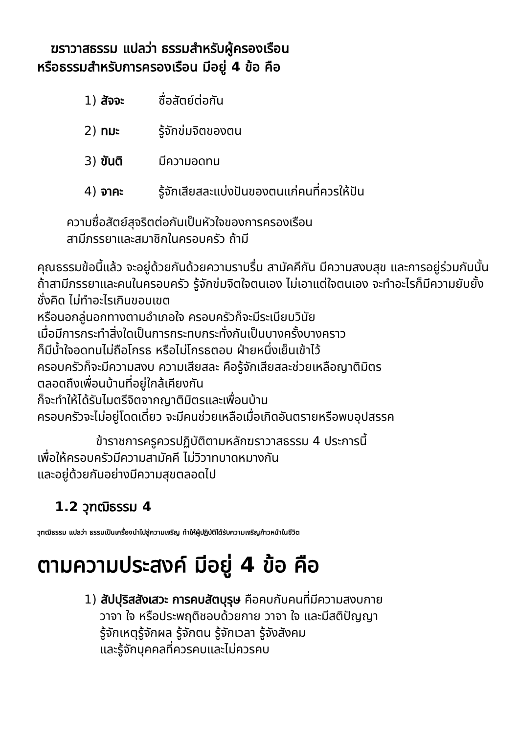ฆราวาสธรรม แปลว่า ธรรมสำหรับผู้ครองเรือน
หรือธรรมสำหรับการครองเรือน มีอยู่ 4 ข้อ คือ
1) สัจจะ ซื่อสัตย์ต่อกัน
2) ทมะ รู้จักข่มจิตของตน
3) ขันติ มีความอดทน
4) จาคะ รู้จักเสียสละแบ่งปันของตนแก่คนที่ควรให้ปัน
ความซื่อสัตย์สุจริตต่อกันเป็นหัวใจของการครองเรือน
สามีภรรยาและสมาชิกในครอบครัว ถ้ามี
คุณธรรมข้อนี้แล้ว จะอยู่ด้วยกันด้วยความราบรื่น สามัคคีกัน มีความสงบสุข และการอยู่ร่วมกันนั้น ถ้าสามีภรรยาและคนในครอบครัว รู้จักข่มจิตใจตนเอง ไม่เอาแต่ใจตนเอง จะทำอะไรก็มีความยับยั้งชั่งคิด ไม่ทำอะไรเกินขอบเขต
หรือนอกลู่นอกทางตามอำเภอใจ ครอบครัวก็จะมีระเบียบวินัย
เมื่อมีการกระทำสิ่งใดเป็นการกระทบกระทั่งกันเป็นบางครั้งบางคราว
ก็มีน้ำใจอดทนไม่ถือโกรธ หรือไม่โกรธตอบ ฝ่ายหนึ่งเย็นเข้าไว้
ครอบครัวก็จะมีความสงบ ความเสียสละ คือรู้จักเสียสละช่วยเหลือญาติมิตร
ตลอดถึงเพื่อนบ้านที่อยู่ใกล้เคียงกัน
ก็จะทำให้ได้รับไมตรีจิตจากญาติมิตรและเพื่อนบ้าน
ครอบครัวจะไม่อยู่โดดเดี่ยว จะมีคนช่วยเหลือเมื่อเกิดอันตรายหรือพบอุปสรรค
ข้าราชการครูควรปฏิบัติตามหลักฆราวาสธรรม 4 ประการนี้
เพื่อให้ครอบครัวมีความสามัคคี ไม่วิวาทบาดหมางกัน
และอยู่ด้วยกันอย่างมีความสุขตลอดไป
1.2 วุฑฒิธรรม 4
วุฑฒิธรรม แปลว่า ธรรมเป็นเครื่องนำไปสู่ความเจริญ ทำให้ผู้ปฏิบัติได้รับความเจริญก้าวหน้าในชีวิต
ตามความประสงค์ มีอยู่ 4 ข้อ คือ
1) สัปปุริสสังเสวะ การคบสัตบุรุษ คือคบกับคนที่มีความสงบกาย
วาจา ใจ หรือประพฤติชอบด้วยกาย วาจา ใจ และมีสติปัญญา
รู้จักเหตุรู้จักผล รู้จักตน รู้จักเวลา รู้จังสังคม
และรู้จักบุคคลที่ควรคบและไม่ควรคบ